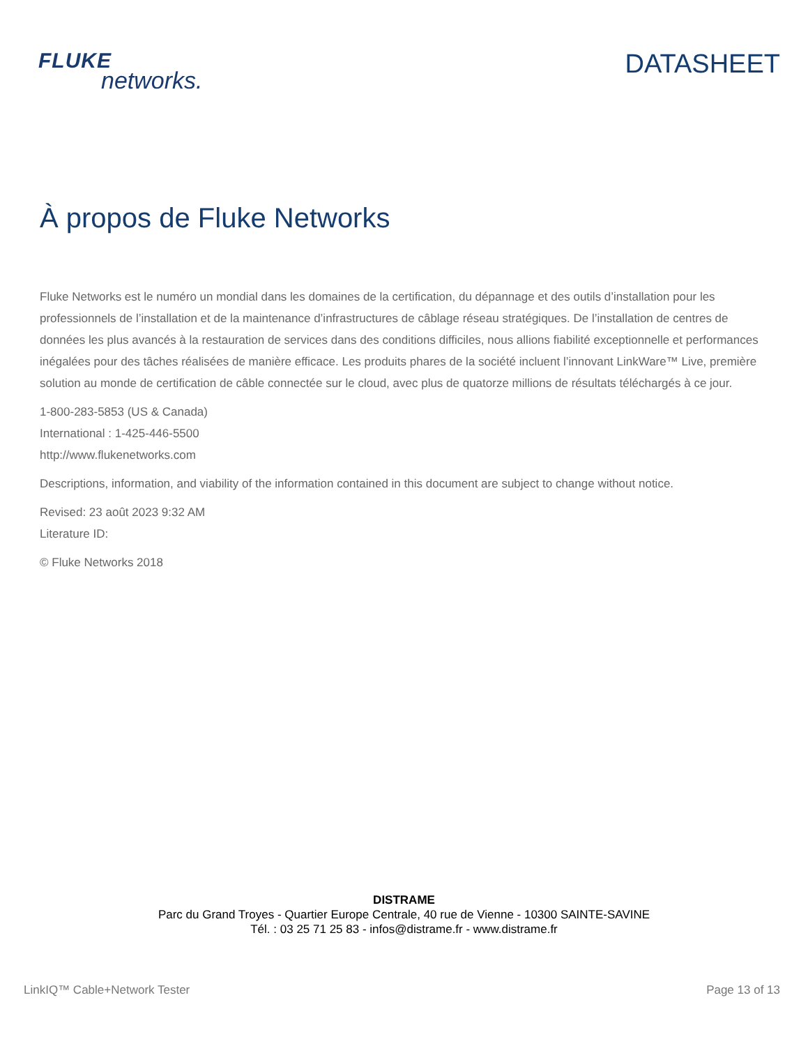FLUKE
networks.
DATASHEET
À propos de Fluke Networks
Fluke Networks est le numéro un mondial dans les domaines de la certification, du dépannage et des outils d’installation pour les professionnels de l’installation et de la maintenance d’infrastructures de câblage réseau stratégiques. De l’installation de centres de données les plus avancés à la restauration de services dans des conditions difficiles, nous allions fiabilité exceptionnelle et performances inégalées pour des tâches réalisées de manière efficace. Les produits phares de la société incluent l’innovant LinkWare™ Live, première solution au monde de certification de câble connectée sur le cloud, avec plus de quatorze millions de résultats téléchargés à ce jour.
1-800-283-5853 (US & Canada)
International : 1-425-446-5500
http://www.flukenetworks.com
Descriptions, information, and viability of the information contained in this document are subject to change without notice.
Revised: 23 août 2023 9:32 AM
Literature ID:
© Fluke Networks 2018
DISTRAME
Parc du Grand Troyes - Quartier Europe Centrale, 40 rue de Vienne - 10300 SAINTE-SAVINE
Tél. : 03 25 71 25 83 - infos@distrame.fr - www.distrame.fr
LinkIQ™ Cable+Network Tester Page 13 of 13